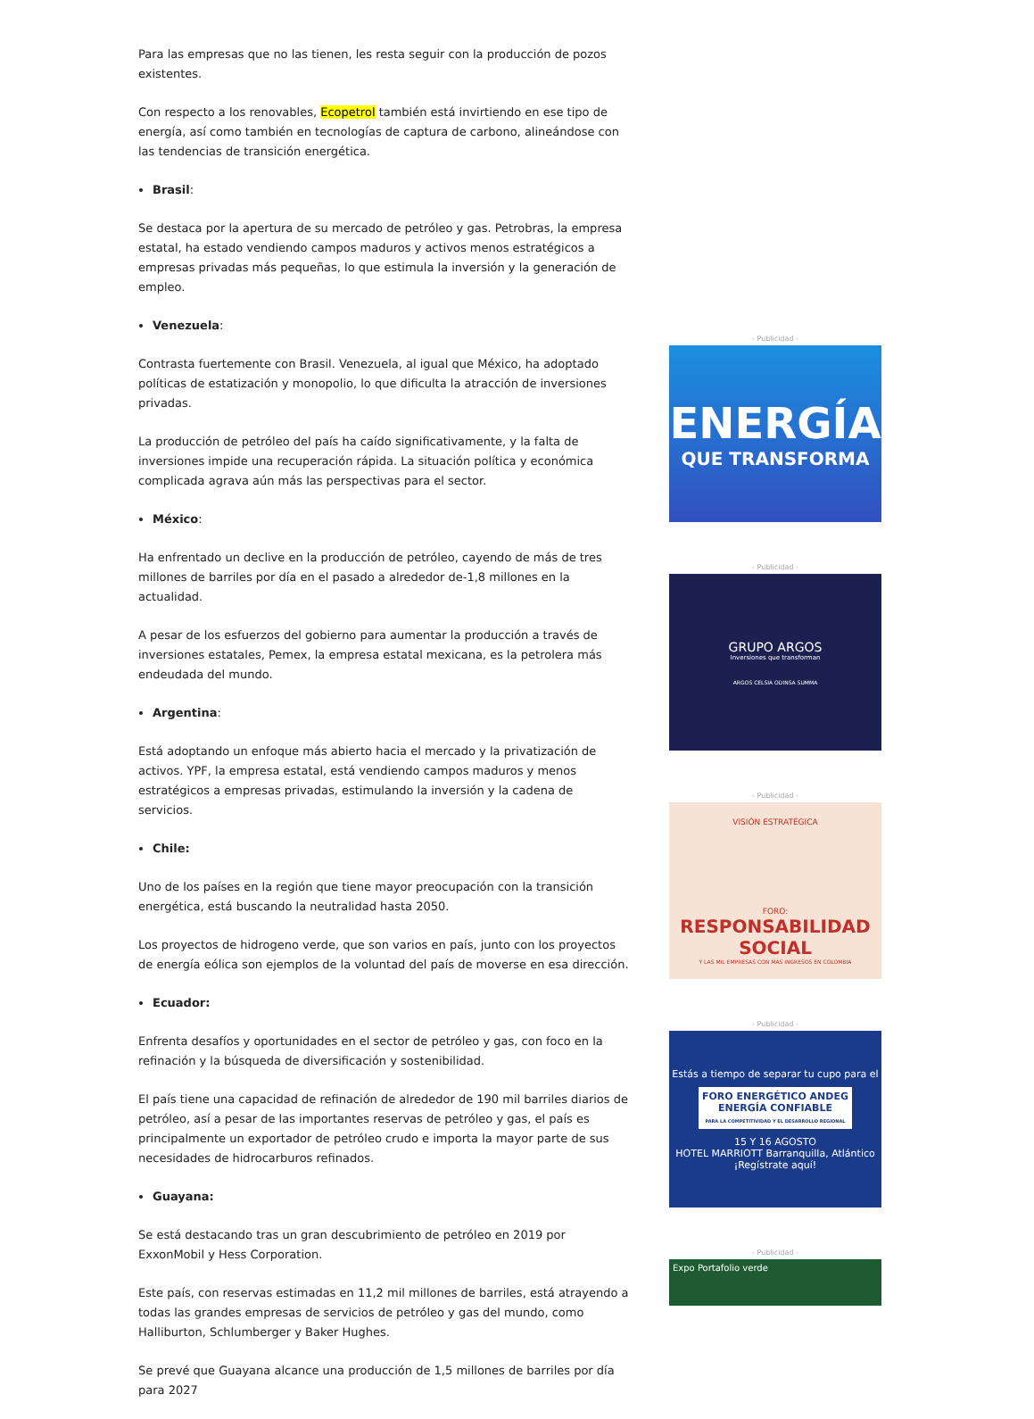Para las empresas que no las tienen, les resta seguir con la producción de pozos existentes.
Con respecto a los renovables, Ecopetrol también está invirtiendo en ese tipo de energía, así como también en tecnologías de captura de carbono, alineándose con las tendencias de transición energética.
Brasil:
Se destaca por la apertura de su mercado de petróleo y gas. Petrobras, la empresa estatal, ha estado vendiendo campos maduros y activos menos estratégicos a empresas privadas más pequeñas, lo que estimula la inversión y la generación de empleo.
Venezuela:
Contrasta fuertemente con Brasil. Venezuela, al igual que México, ha adoptado políticas de estatización y monopolio, lo que dificulta la atracción de inversiones privadas.
La producción de petróleo del país ha caído significativamente, y la falta de inversiones impide una recuperación rápida. La situación política y económica complicada agrava aún más las perspectivas para el sector.
México:
Ha enfrentado un declive en la producción de petróleo, cayendo de más de tres millones de barriles por día en el pasado a alrededor de-1,8 millones en la actualidad.
A pesar de los esfuerzos del gobierno para aumentar la producción a través de inversiones estatales, Pemex, la empresa estatal mexicana, es la petrolera más endeudada del mundo.
Argentina:
Está adoptando un enfoque más abierto hacia el mercado y la privatización de activos. YPF, la empresa estatal, está vendiendo campos maduros y menos estratégicos a empresas privadas, estimulando la inversión y la cadena de servicios.
Chile:
Uno de los países en la región que tiene mayor preocupación con la transición energética, está buscando la neutralidad hasta 2050.
Los proyectos de hidrogeno verde, que son varios en país, junto con los proyectos de energía eólica son ejemplos de la voluntad del país de moverse en esa dirección.
Ecuador:
Enfrenta desafíos y oportunidades en el sector de petróleo y gas, con foco en la refinación y la búsqueda de diversificación y sostenibilidad.
El país tiene una capacidad de refinación de alrededor de 190 mil barriles diarios de petróleo, así a pesar de las importantes reservas de petróleo y gas, el país es principalmente un exportador de petróleo crudo e importa la mayor parte de sus necesidades de hidrocarburos refinados.
Guayana:
Se está destacando tras un gran descubrimiento de petróleo en 2019 por ExxonMobil y Hess Corporation.
Este país, con reservas estimadas en 11,2 mil millones de barriles, está atrayendo a todas las grandes empresas de servicios de petróleo y gas del mundo, como Halliburton, Schlumberger y Baker Hughes.
Se prevé que Guayana alcance una producción de 1,5 millones de barriles por día para 2027
- Publicidad -
ENERGÍA
QUE TRANSFORMA
- Publicidad -
GRUPO ARGOS
Inversiones que transforman
ARGOS CELSIA ODINSA SUMMA
- Publicidad -
VISIÓN ESTRATÉGICA
FORO:
RESPONSABILIDAD SOCIAL
Y LAS MIL EMPRESAS CON MÁS INGRESOS EN COLOMBIA
- Publicidad -
Estás a tiempo de separar tu cupo para el
FORO ENERGÉTICO ANDEG
ENERGÍA CONFIABLE
PARA LA COMPETITIVIDAD Y EL DESARROLLO REGIONAL
15 Y 16 AGOSTO
HOTEL MARRIOTT Barranquilla, Atlántico
¡Regístrate aquí!
- Publicidad -
Expo Portafolio verde